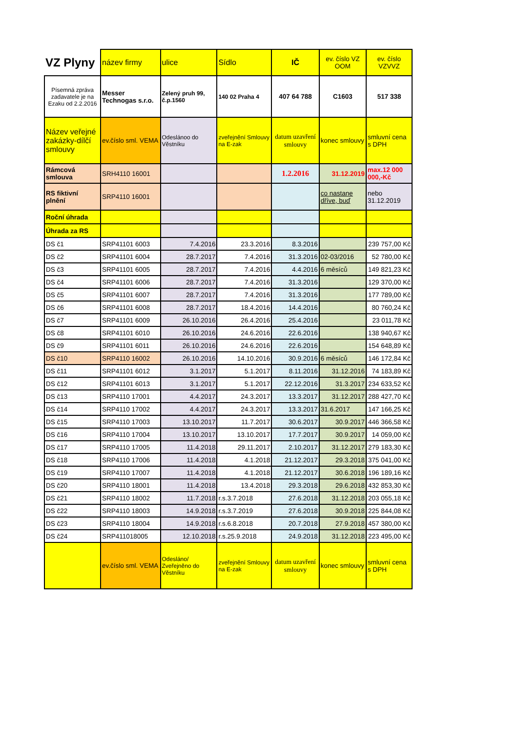| VZ Plyny | název firmy | ulice | Sídlo | IČ | ev. číslo VZ OOM | ev. číslo VZVVZ |
| --- | --- | --- | --- | --- | --- | --- |
| Písemná zpráva zadavatele je na Ezaku od 2.2.2016 | Messer Technogas s.r.o. | Zelený pruh 99, č.p.1560 | 140 02 Praha 4 | 407 64 788 | C1603 | 517 338 |
| Název veřejné zakázky-dílčí smlouvy | ev.číslo sml. VEMA | Odeslánoo do Věstníku | zveřejnění Smlouvy na E-zak | datum uzavření smlouvy | konec smlouvy | smluvní cena s DPH |
| Rámcová smlouva | SRH4110 16001 | | | 1.2.2016 | 31.12.2019 | max.12 000 000,-Kč |
| RS fiktivní plnění | SRP4110 16001 | | | | co nastane dříve, buď | nebo 31.12.2019 |
| Roční úhrada | | | | | | |
| Úhrada za RS | | | | | | |
| DS č1 | SRP41101 6003 | 7.4.2016 | 23.3.2016 | 8.3.2016 | | 239 757,00 Kč |
| DS č2 | SRP41101 6004 | 28.7.2017 | 7.4.2016 | 31.3.2016 | 02-03/2016 | 52 780,00 Kč |
| DS č3 | SRP41101 6005 | 28.7.2017 | 7.4.2016 | 4.4.2016 | 6 měsíců | 149 821,23 Kč |
| DS č4 | SRP41101 6006 | 28.7.2017 | 7.4.2016 | 31.3.2016 | | 129 370,00 Kč |
| DS č5 | SRP41101 6007 | 28.7.2017 | 7.4.2016 | 31.3.2016 | | 177 789,00 Kč |
| DS č6 | SRP41101 6008 | 28.7.2017 | 18.4.2016 | 14.4.2016 | | 80 760,24 Kč |
| DS č7 | SRP41101 6009 | 26.10.2016 | 26.4.2016 | 25.4.2016 | | 23 011,78 Kč |
| DS č8 | SRP41101 6010 | 26.10.2016 | 24.6.2016 | 22.6.2016 | | 138 940,67 Kč |
| DS č9 | SRP41101 6011 | 26.10.2016 | 24.6.2016 | 22.6.2016 | | 154 648,89 Kč |
| DS č10 | SRP4110 16002 | 26.10.2016 | 14.10.2016 | 30.9.2016 | 6 měsíců | 146 172,84 Kč |
| DS č11 | SRP41101 6012 | 3.1.2017 | 5.1.2017 | 8.11.2016 | 31.12.2016 | 74 183,89 Kč |
| DS č12 | SRP41101 6013 | 3.1.2017 | 5.1.2017 | 22.12.2016 | 31.3.2017 | 234 633,52 Kč |
| DS č13 | SRP4110 17001 | 4.4.2017 | 24.3.2017 | 13.3.2017 | 31.12.2017 | 288 427,70 Kč |
| DS č14 | SRP4110 17002 | 4.4.2017 | 24.3.2017 | 13.3.2017 | 31.6.2017 | 147 166,25 Kč |
| DS č15 | SRP4110 17003 | 13.10.2017 | 11.7.2017 | 30.6.2017 | 30.9.2017 | 446 366,58 Kč |
| DS č16 | SRP4110 17004 | 13.10.2017 | 13.10.2017 | 17.7.2017 | 30.9.2017 | 14 059,00 Kč |
| DS č17 | SRP4110 17005 | 11.4.2018 | 29.11.2017 | 2.10.2017 | 31.12.2017 | 279 183,30 Kč |
| DS č18 | SRP4110 17006 | 11.4.2018 | 4.1.2018 | 21.12.2017 | 29.3.2018 | 375 041,00 Kč |
| DS č19 | SRP4110 17007 | 11.4.2018 | 4.1.2018 | 21.12.2017 | 30.6.2018 | 196 189,16 Kč |
| DS č20 | SRP4110 18001 | 11.4.2018 | 13.4.2018 | 29.3.2018 | 29.6.2018 | 432 853,30 Kč |
| DS č21 | SRP4110 18002 | 11.7.2018 | r.s.3.7.2018 | 27.6.2018 | 31.12.2018 | 203 055,18 Kč |
| DS č22 | SRP4110 18003 | 14.9.2018 | r.s.3.7.2019 | 27.6.2018 | 30.9.2018 | 225 844,08 Kč |
| DS č23 | SRP4110 18004 | 14.9.2018 | r.s.6.8.2018 | 20.7.2018 | 27.9.2018 | 457 380,00 Kč |
| DS č24 | SRP411018005 | 12.10.2018 | r.s.25.9.2018 | 24.9.2018 | 31.12.2018 | 223 495,00 Kč |
| | ev.číslo sml. VEMA | Odesláno/ Zveřejněno do Věstníku | zveřejnění Smlouvy na E-zak | datum uzavření smlouvy | konec smlouvy | smluvní cena s DPH |